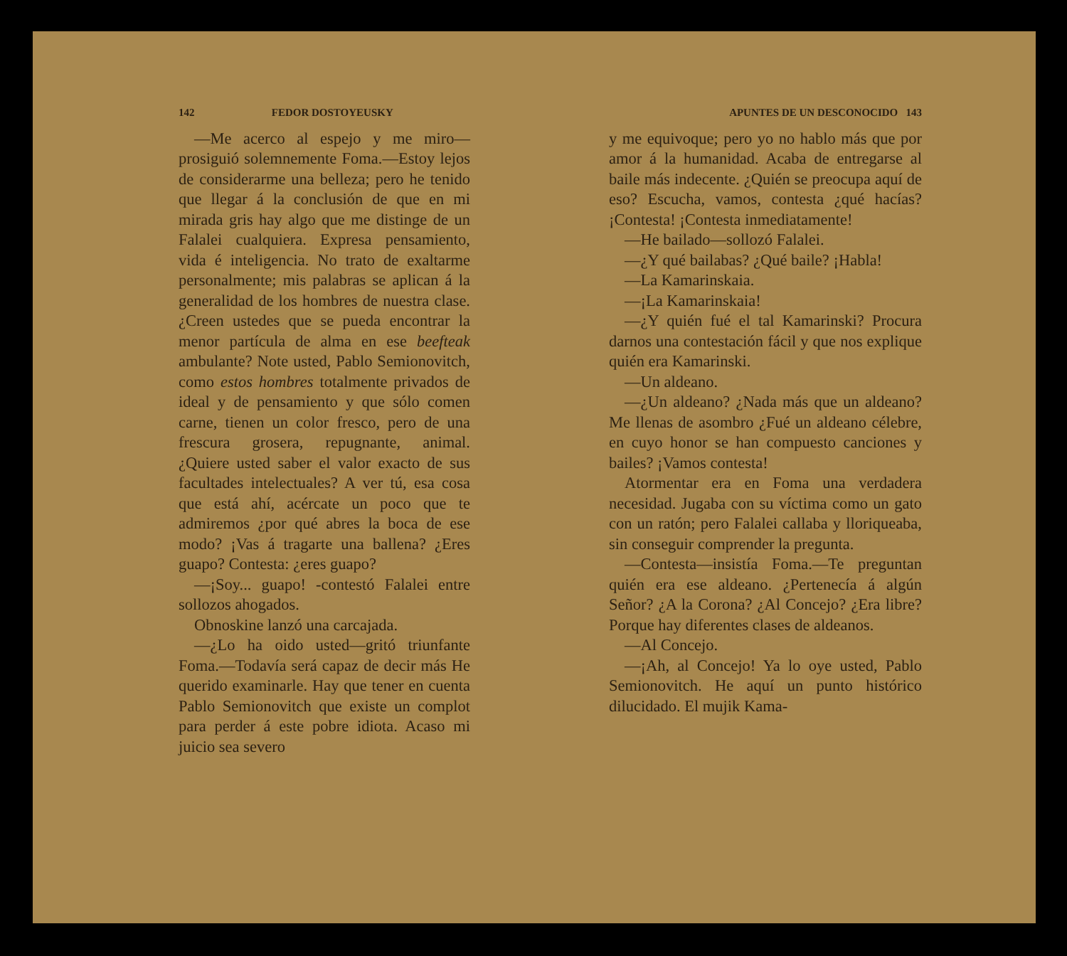142 FEDOR DOSTOYEUSKY
—Me acerco al espejo y me miro—prosiguió solemnemente Foma.—Estoy lejos de considerarme una belleza; pero he tenido que llegar á la conclusión de que en mi mirada gris hay algo que me distinge de un Falalei cualquiera. Expresa pensamiento, vida é inteligencia. No trato de exaltarme personalmente; mis palabras se aplican á la generalidad de los hombres de nuestra clase. ¿Creen ustedes que se pueda encontrar la menor partícula de alma en ese beefteak ambulante? Note usted, Pablo Semionovitch, como estos hombres totalmente privados de ideal y de pensamiento y que sólo comen carne, tienen un color fresco, pero de una frescura grosera, repugnante, animal. ¿Quiere usted saber el valor exacto de sus facultades intelectuales? A ver tú, esa cosa que está ahí, acércate un poco que te admiremos ¿por qué abres la boca de ese modo? ¡Vas á tragarte una ballena? ¿Eres guapo? Contesta: ¿eres guapo?
—¡Soy... guapo! -contestó Falalei entre sollozos ahogados.
Obnoskine lanzó una carcajada.
—¿Lo ha oido usted—gritó triunfante Foma.—Todavía será capaz de decir más He querido examinarle. Hay que tener en cuenta Pablo Semionovitch que existe un complot para perder á este pobre idiota. Acaso mi juicio sea severo
APUNTES DE UN DESCONOCIDO 143
y me equivoque; pero yo no hablo más que por amor á la humanidad. Acaba de entregarse al baile más indecente. ¿Quién se preocupa aquí de eso? Escucha, vamos, contesta ¿qué hacías? ¡Contesta! ¡Contesta inmediatamente!
—He bailado—sollozó Falalei.
—¿Y qué bailabas? ¿Qué baile? ¡Habla!
—La Kamarinskaia.
—¡La Kamarinskaia!
—¿Y quién fué el tal Kamarinski? Procura darnos una contestación fácil y que nos explique quién era Kamarinski.
—Un aldeano.
—¿Un aldeano? ¿Nada más que un aldeano? Me llenas de asombro ¿Fué un aldeano célebre, en cuyo honor se han compuesto canciones y bailes? ¡Vamos contesta!
Atormentar era en Foma una verdadera necesidad. Jugaba con su víctima como un gato con un ratón; pero Falalei callaba y lloriqueaba, sin conseguir comprender la pregunta.
—Contesta—insistía Foma.—Te preguntan quién era ese aldeano. ¿Pertenecía á algún Señor? ¿A la Corona? ¿Al Concejo? ¿Era libre? Porque hay diferentes clases de aldeanos.
—Al Concejo.
—¡Ah, al Concejo! Ya lo oye usted, Pablo Semionovitch. He aquí un punto histórico dilucidado. El mujik Kama-